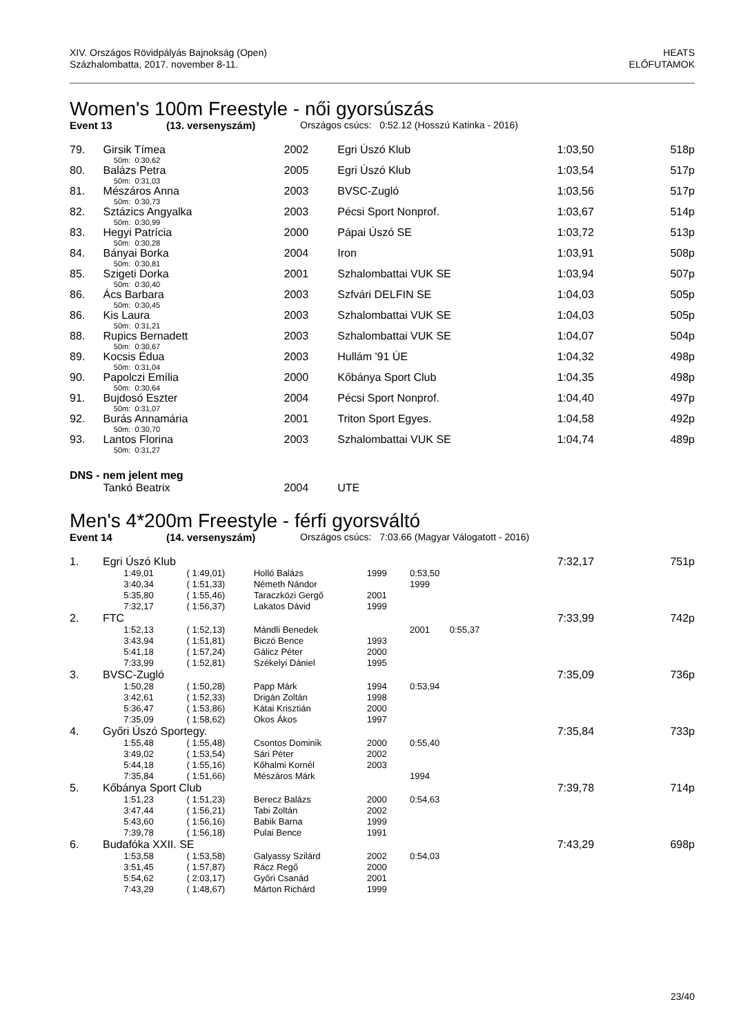XIV. Országos Rövidpályás Bajnokság (Open)
Százhalombatta, 2017. november 8-11.
HEATS
ELŐFUTAMOK
Women's 100m Freestyle - női gyorsúszás
Event 13 (13. versenyszám) Országos csúcs: 0:52.12 (Hosszú Katinka - 2016)
| 79. | Girsik Tímea | 2002 | Egri Úszó Klub | 1:03,50 | 518p |
| | 50m: 0:30,62 | | | | |
| 80. | Balázs Petra | 2005 | Egri Úszó Klub | 1:03,54 | 517p |
| | 50m: 0:31,03 | | | | |
| 81. | Mészáros Anna | 2003 | BVSC-Zugló | 1:03,56 | 517p |
| | 50m: 0:30,73 | | | | |
| 82. | Sztázics Angyalka | 2003 | Pécsi Sport Nonprof. | 1:03,67 | 514p |
| | 50m: 0:30,99 | | | | |
| 83. | Hegyi Patrícia | 2000 | Pápai Úszó SE | 1:03,72 | 513p |
| | 50m: 0:30,28 | | | | |
| 84. | Bányai Borka | 2004 | Iron | 1:03,91 | 508p |
| | 50m: 0:30,81 | | | | |
| 85. | Szigeti Dorka | 2001 | Szhalombattai VUK SE | 1:03,94 | 507p |
| | 50m: 0:30,40 | | | | |
| 86. | Ács Barbara | 2003 | Szfvári DELFIN SE | 1:04,03 | 505p |
| | 50m: 0:30,45 | | | | |
| 86. | Kis Laura | 2003 | Szhalombattai VUK SE | 1:04,03 | 505p |
| | 50m: 0:31,21 | | | | |
| 88. | Rupics Bernadett | 2003 | Szhalombattai VUK SE | 1:04,07 | 504p |
| | 50m: 0:30,67 | | | | |
| 89. | Kocsis Édua | 2003 | Hullám '91 ÚE | 1:04,32 | 498p |
| | 50m: 0:31,04 | | | | |
| 90. | Papolczi Emília | 2000 | Kőbánya Sport Club | 1:04,35 | 498p |
| | 50m: 0:30,64 | | | | |
| 91. | Bujdosó Eszter | 2004 | Pécsi Sport Nonprof. | 1:04,40 | 497p |
| | 50m: 0:31,07 | | | | |
| 92. | Burás Annamária | 2001 | Triton Sport Egyes. | 1:04,58 | 492p |
| | 50m: 0:30,70 | | | | |
| 93. | Lantos Florina | 2003 | Szhalombattai VUK SE | 1:04,74 | 489p |
| | 50m: 0:31,27 | | | | |
| DNS - nem jelent meg | | | | | |
| | Tankó Beatrix | 2004 | UTE | | |
Men's 4*200m Freestyle - férfi gyorsváltó
Event 14 (14. versenyszám) Országos csúcs: 7:03.66 (Magyar Válogatott - 2016)
| 1. | Egri Úszó Klub | | | | | | 7:32,17 | 751p |
| | | 1:49,01 | ( 1:49,01) | Holló Balázs | 1999 | 0:53,50 | | |
| | | 3:40,34 | ( 1:51,33) | Németh Nándor | | 1999 | | |
| | | 5:35,80 | ( 1:55,46) | Taraczközi Gergő | 2001 | | | |
| | | 7:32,17 | ( 1:56,37) | Lakatos Dávid | 1999 | | | |
| 2. | FTC | | | | | | 7:33,99 | 742p |
| | | 1:52,13 | ( 1:52,13) | Mándli Benedek | | 2001 0:55,37 | | |
| | | 3:43,94 | ( 1:51,81) | Biczó Bence | 1993 | | | |
| | | 5:41,18 | ( 1:57,24) | Gálicz Péter | 2000 | | | |
| | | 7:33,99 | ( 1:52,81) | Székelyi Dániel | 1995 | | | |
| 3. | BVSC-Zugló | | | | | | 7:35,09 | 736p |
| | | 1:50,28 | ( 1:50,28) | Papp Márk | 1994 | 0:53,94 | | |
| | | 3:42,61 | ( 1:52,33) | Drigán Zoltán | 1998 | | | |
| | | 5:36,47 | ( 1:53,86) | Kátai Krisztián | 2000 | | | |
| | | 7:35,09 | ( 1:58,62) | Okos Ákos | 1997 | | | |
| 4. | Győri Úszó Sportegy. | | | | | | 7:35,84 | 733p |
| | | 1:55,48 | ( 1:55,48) | Csontos Dominik | 2000 | 0:55,40 | | |
| | | 3:49,02 | ( 1:53,54) | Sári Péter | 2002 | | | |
| | | 5:44,18 | ( 1:55,16) | Kőhalmi Kornél | 2003 | | | |
| | | 7:35,84 | ( 1:51,66) | Mészáros Márk | | 1994 | | |
| 5. | Kőbánya Sport Club | | | | | | 7:39,78 | 714p |
| | | 1:51,23 | ( 1:51,23) | Berecz Balázs | 2000 | 0:54,63 | | |
| | | 3:47,44 | ( 1:56,21) | Tabi Zoltán | 2002 | | | |
| | | 5:43,60 | ( 1:56,16) | Babik Barna | 1999 | | | |
| | | 7:39,78 | ( 1:56,18) | Pulai Bence | 1991 | | | |
| 6. | Budafóka XXII. SE | | | | | | 7:43,29 | 698p |
| | | 1:53,58 | ( 1:53,58) | Galyassy Szilárd | 2002 | 0:54,03 | | |
| | | 3:51,45 | ( 1:57,87) | Rácz Regő | 2000 | | | |
| | | 5:54,62 | ( 2:03,17) | Győri Csanád | 2001 | | | |
| | | 7:43,29 | ( 1:48,67) | Márton Richárd | 1999 | | | |
23/40